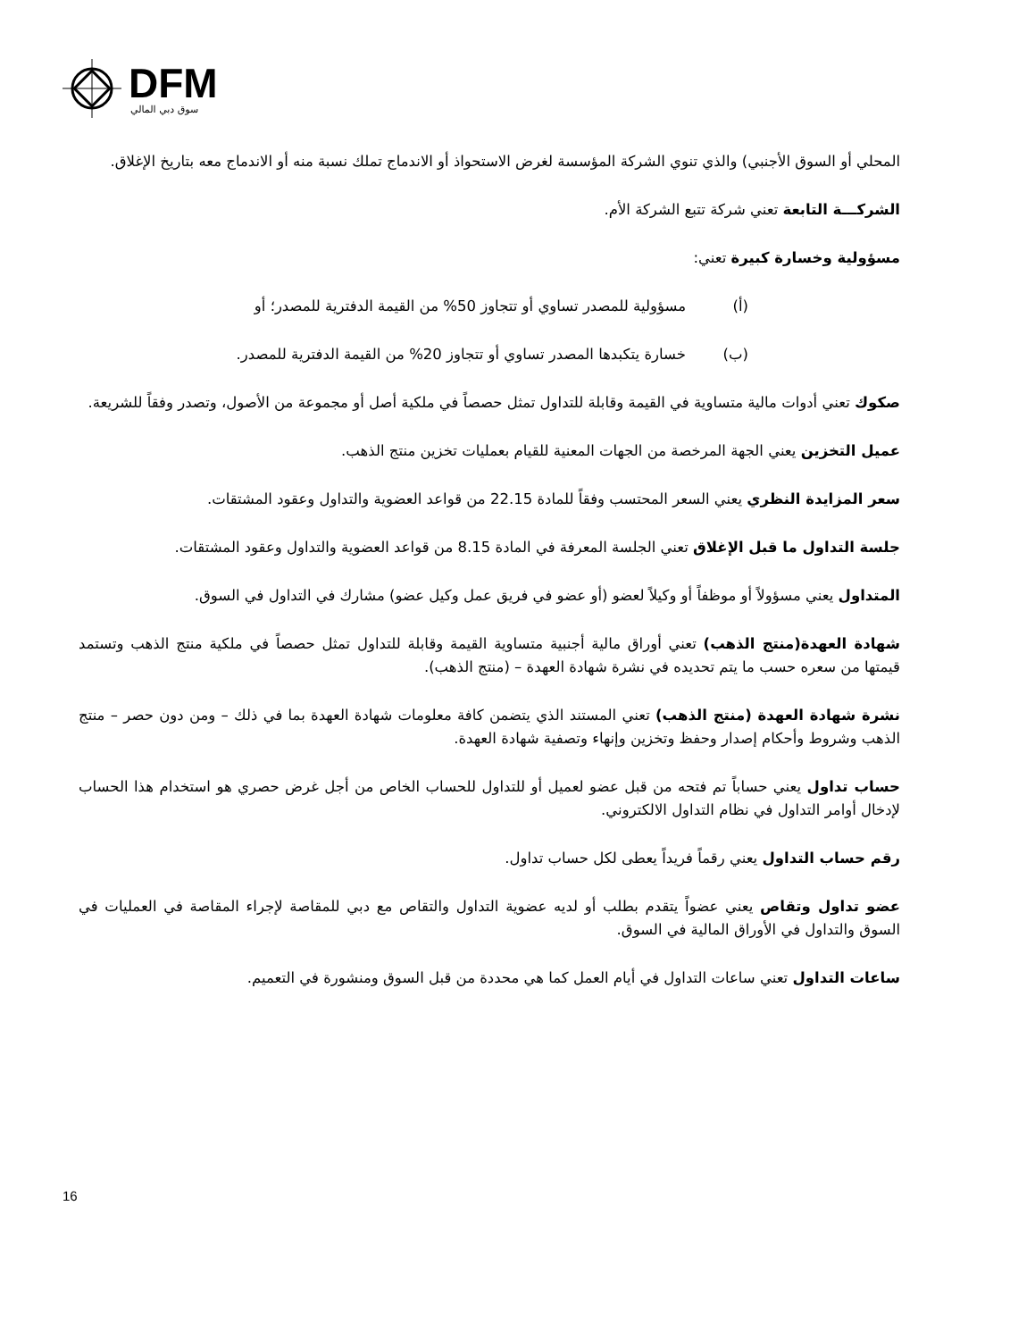DFM
سوق دبي المالي
المحلي أو السوق الأجنبي) والذي تنوي الشركة المؤسسة لغرض الاستحواذ أو الاندماج تملك نسبة منه أو الاندماج معه بتاريخ الإغلاق.
الشركـــة التابعة تعني شركة تتبع الشركة الأم.
مسؤولية وخسارة كبيرة تعني:
(أ) مسؤولية للمصدر تساوي أو تتجاوز 50% من القيمة الدفترية للمصدر؛ أو
(ب) خسارة يتكبدها المصدر تساوي أو تتجاوز 20% من القيمة الدفترية للمصدر.
صكوك تعني أدوات مالية متساوية في القيمة وقابلة للتداول تمثل حصصاً في ملكية أصل أو مجموعة من الأصول، وتصدر وفقاً للشريعة.
عميل التخزين يعني الجهة المرخصة من الجهات المعنية للقيام بعمليات تخزين منتج الذهب.
سعر المزايدة النظري يعني السعر المحتسب وفقاً للمادة 22.15 من قواعد العضوية والتداول وعقود المشتقات.
جلسة التداول ما قبل الإغلاق تعني الجلسة المعرفة في المادة 8.15 من قواعد العضوية والتداول وعقود المشتقات.
المتداول يعني مسؤولاً أو موظفاً أو وكيلاً لعضو (أو عضو في فريق عمل وكيل عضو) مشارك في التداول في السوق.
شهادة العهدة(منتج الذهب) تعني أوراق مالية أجنبية متساوية القيمة وقابلة للتداول تمثل حصصاً في ملكية منتج الذهب وتستمد قيمتها من سعره حسب ما يتم تحديده في نشرة شهادة العهدة – (منتج الذهب).
نشرة شهادة العهدة (منتج الذهب) تعني المستند الذي يتضمن كافة معلومات شهادة العهدة بما في ذلك – ومن دون حصر – منتج الذهب وشروط وأحكام إصدار وحفظ وتخزين وإنهاء وتصفية شهادة العهدة.
حساب تداول يعني حساباً تم فتحه من قبل عضو لعميل أو للتداول للحساب الخاص من أجل غرض حصري هو استخدام هذا الحساب لإدخال أوامر التداول في نظام التداول الالكتروني.
رقم حساب التداول يعني رقماً فريداً يعطى لكل حساب تداول.
عضو تداول وتقاص يعني عضواً يتقدم بطلب أو لديه عضوية التداول والتقاص مع دبي للمقاصة لإجراء المقاصة في العمليات في السوق والتداول في الأوراق المالية في السوق.
ساعات التداول تعني ساعات التداول في أيام العمل كما هي محددة من قبل السوق ومنشورة في التعميم.
16